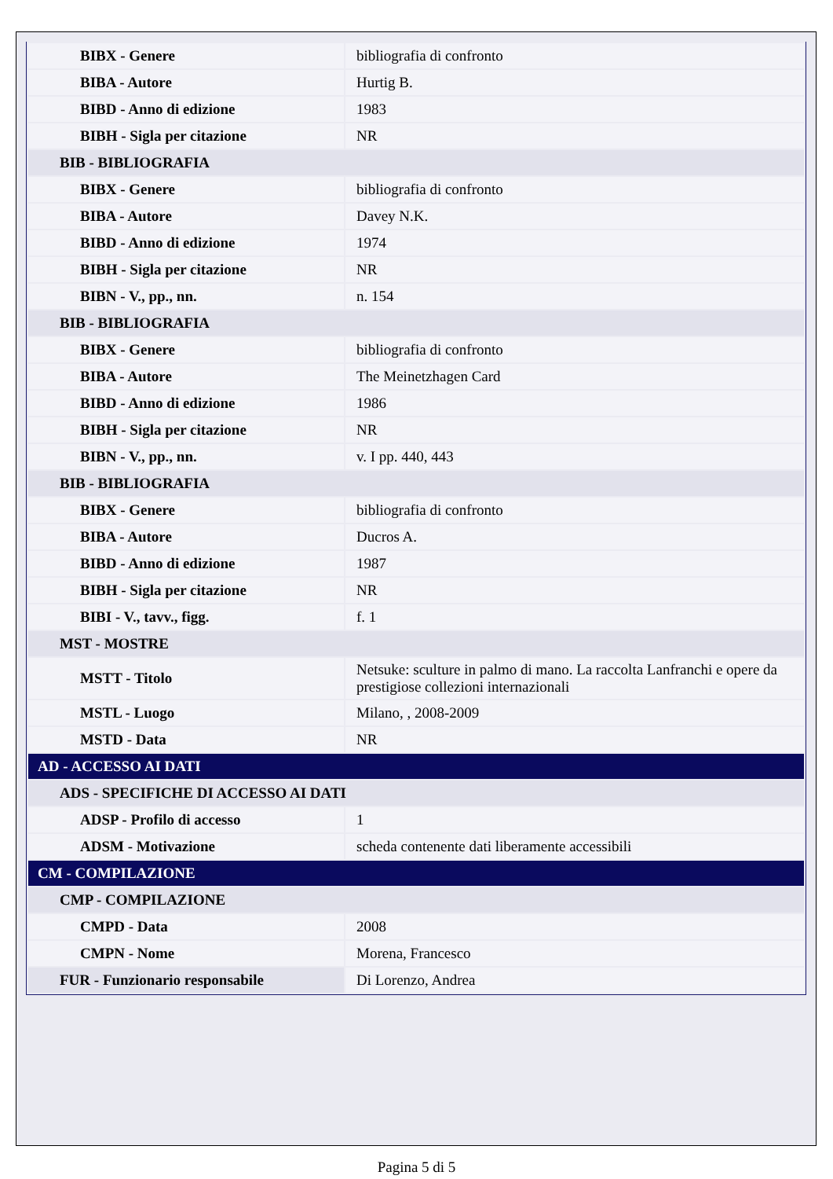| BIBX - Genere | bibliografia di confronto |
| BIBA - Autore | Hurtig B. |
| BIBD - Anno di edizione | 1983 |
| BIBH - Sigla per citazione | NR |
| BIB - BIBLIOGRAFIA | |
| BIBX - Genere | bibliografia di confronto |
| BIBA - Autore | Davey N.K. |
| BIBD - Anno di edizione | 1974 |
| BIBH - Sigla per citazione | NR |
| BIBN - V., pp., nn. | n. 154 |
| BIB - BIBLIOGRAFIA | |
| BIBX - Genere | bibliografia di confronto |
| BIBA - Autore | The Meinetzhagen Card |
| BIBD - Anno di edizione | 1986 |
| BIBH - Sigla per citazione | NR |
| BIBN - V., pp., nn. | v. I pp. 440, 443 |
| BIB - BIBLIOGRAFIA | |
| BIBX - Genere | bibliografia di confronto |
| BIBA - Autore | Ducros A. |
| BIBD - Anno di edizione | 1987 |
| BIBH - Sigla per citazione | NR |
| BIBI - V., tavv., figg. | f. 1 |
| MST - MOSTRE | |
| MSTT - Titolo | Netsuke: sculture in palmo di mano. La raccolta Lanfranchi e opere da prestigiose collezioni internazionali |
| MSTL - Luogo | Milano, , 2008-2009 |
| MSTD - Data | NR |
| AD - ACCESSO AI DATI | |
| ADS - SPECIFICHE DI ACCESSO AI DATI | |
| ADSP - Profilo di accesso | 1 |
| ADSM - Motivazione | scheda contenente dati liberamente accessibili |
| CM - COMPILAZIONE | |
| CMP - COMPILAZIONE | |
| CMPD - Data | 2008 |
| CMPN - Nome | Morena, Francesco |
| FUR - Funzionario responsabile | Di Lorenzo, Andrea |
Pagina 5 di 5